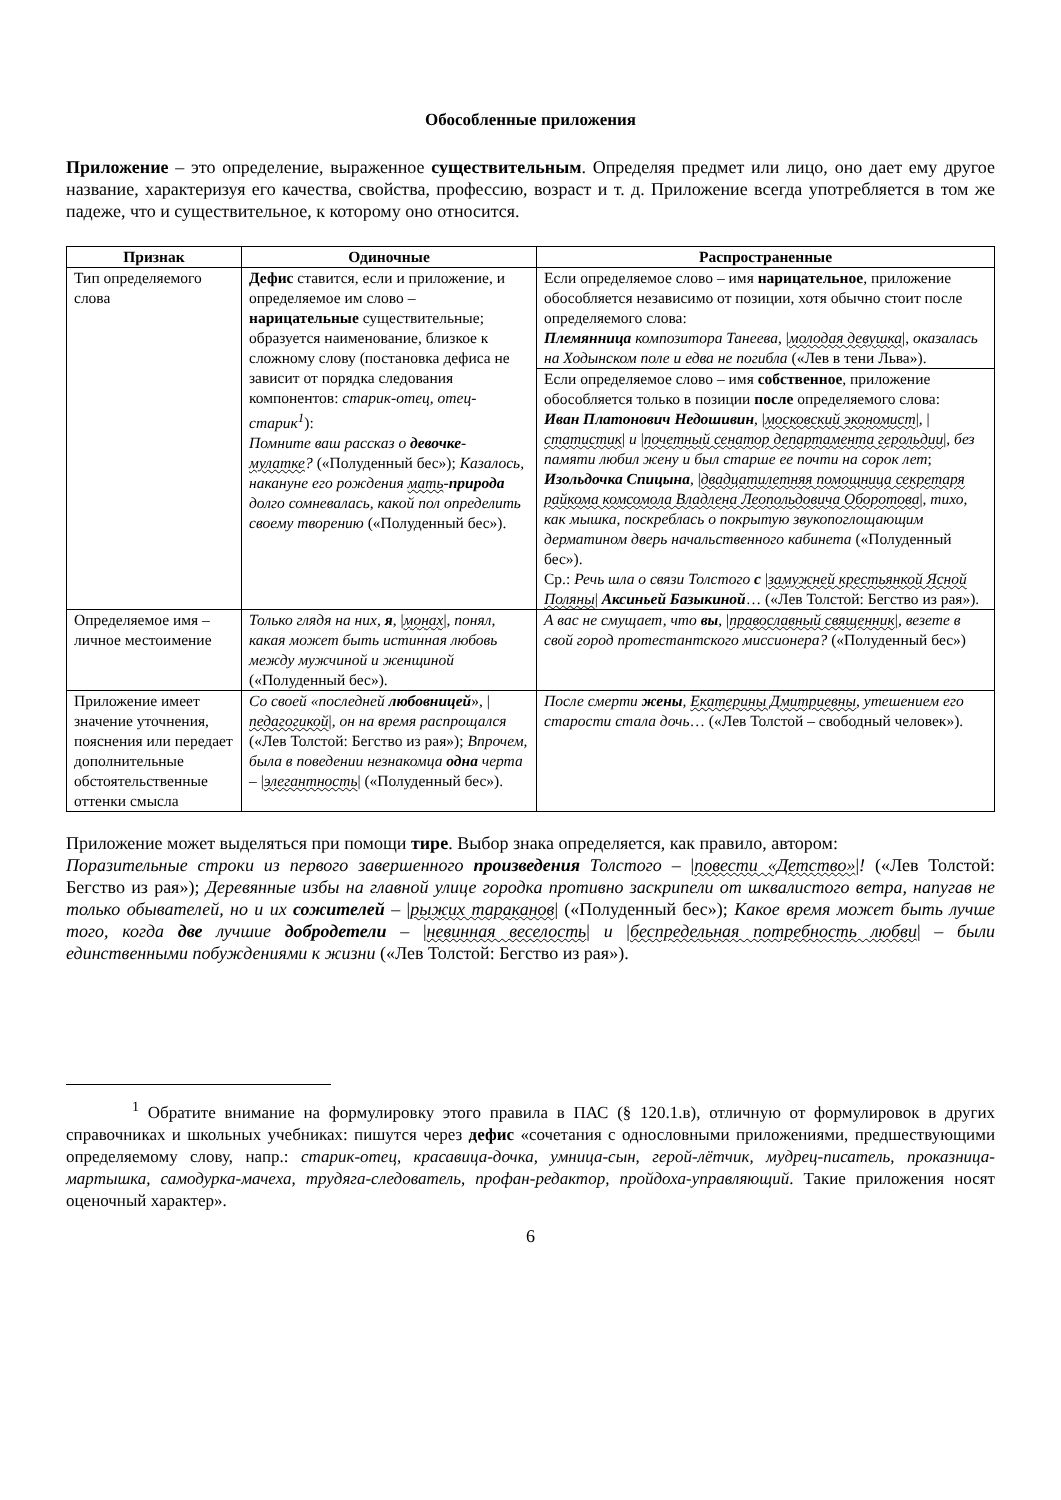Обособленные приложения
Приложение – это определение, выраженное существительным. Определяя предмет или лицо, оно дает ему другое название, характеризуя его качества, свойства, профессию, возраст и т. д. Приложение всегда употребляется в том же падеже, что и существительное, к которому оно относится.
| Признак | Одиночные | Распространенные |
| --- | --- | --- |
| Тип определяемого слова | Дефис ставится, если и приложение, и определяемое им слово – нарицательные существительные; образуется наименование, близкое к сложному слову (постановка дефиса не зависит от порядка следования компонентов: старик-отец, отец-старик<sup>1</sup> ): Помните ваш рассказ о девочке - мулатке ? («Полуденный бес»); Казалось, накануне его рождения мать - природа долго сомневалась, какой пол определить своему творению («Полуденный бес»). | Если определяемое слово – имя нарицательное , приложение обособляется независимо от позиции, хотя обычно стоит после определяемого слова: Племянница композитора Танеева , / молодая девушка /, оказалась на Ходынском поле и едва не погибла («Лев в тени Льва»). |
| | | Если определяемое слово – имя собственное , приложение обособляется только в позиции после определяемого слова: Иван Платонович Недошивин , / московский экономист /, / статистик / и / почетный сенатор департамента герольдии /, без памяти любил жену и был старше ее почти на сорок лет ; Изольдочка Спицына , / двадцатилетняя помощница секретаря райкома комсомола Владлена Леопольдовича Оборотова /, тихо, как мышка, поскреблась о покрытую звукопоглощающим дерматином дверь начальственного кабинета («Полуденный бес»). Ср.: Речь шла о связи Толстого с / замужней крестьянкой Ясной Поляны / Аксиньей Базыкиной … («Лев Толстой: Бегство из рая»). |
| Определяемое имя – личное местоимение | Только глядя на них, я , / монах /, понял, какая может быть истинная любовь между мужчиной и женщиной («Полуденный бес»). | А вас не смущает, что вы , / православный священник /, везете в свой город протестантского миссионера? («Полуденный бес») |
| Приложение имеет значение уточнения, пояснения или передает дополнительные обстоятельственные оттенки смысла | Со своей «последней любовницей », / педагогикой /, он на время распрощался («Лев Толстой: Бегство из рая»); Впрочем, была в поведении незнакомца одна черта – / элегантность / («Полуденный бес»). | После смерти жены , Екатерины Дмитриевны , утешением его старости стала дочь … («Лев Толстой – свободный человек»). |
Приложение может выделяться при помощи тире. Выбор знака определяется, как правило, автором:
Поразительные строки из первого завершенного произведения Толстого – |повести «Детство»|! («Лев Толстой: Бегство из рая»); Деревянные избы на главной улице городка противно заскрипели от шквалистого ветра, напугав не только обывателей, но и их сожителей – |рыжих тараканов| («Полуденный бес»); Какое время может быть лучше того, когда две лучшие добродетели – |невинная веселость| и |беспредельная потребность любви| – были единственными побуждениями к жизни («Лев Толстой: Бегство из рая»).
<sup>1</sup> Обратите внимание на формулировку этого правила в ПАС (§ 120.1.в), отличную от формулировок в других справочниках и школьных учебниках: пишутся через дефис «сочетания с однословными приложениями, предшествующими определяемому слову, напр.: старик-отец, красавица-дочка, умница-сын, герой-лётчик, мудрец-писатель, проказница-мартышка, самодурка-мачеха, трудяга-следователь, профан-редактор, пройдоха-управляющий. Такие приложения носят оценочный характер».
6